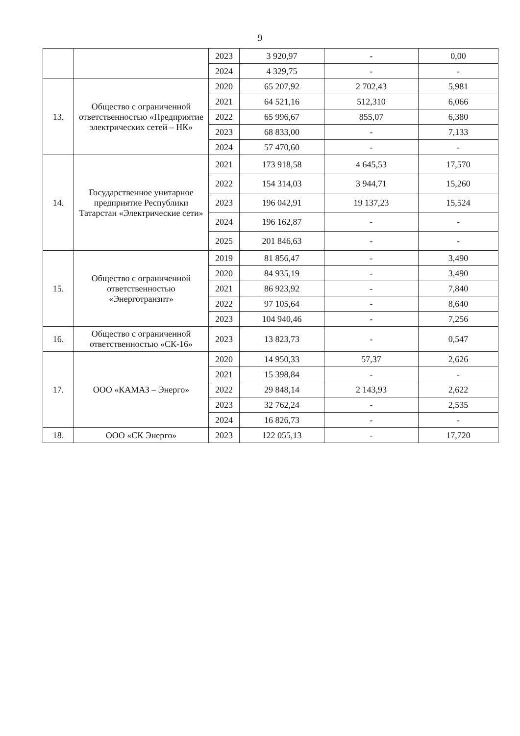9
| | | 2023 | 3 920,97 | - | 0,00 |
| | | 2024 | 4 329,75 | - | - |
| 13. | Общество с ограниченной ответственностью «Предприятие электрических сетей – НК» | 2020 | 65 207,92 | 2 702,43 | 5,981 |
| | | 2021 | 64 521,16 | 512,310 | 6,066 |
| | | 2022 | 65 996,67 | 855,07 | 6,380 |
| | | 2023 | 68 833,00 | - | 7,133 |
| | | 2024 | 57 470,60 | - | - |
| 14. | Государственное унитарное предприятие Республики Татарстан «Электрические сети» | 2021 | 173 918,58 | 4 645,53 | 17,570 |
| | | 2022 | 154 314,03 | 3 944,71 | 15,260 |
| | | 2023 | 196 042,91 | 19 137,23 | 15,524 |
| | | 2024 | 196 162,87 | - | - |
| | | 2025 | 201 846,63 | - | - |
| 15. | Общество с ограниченной ответственностью «Энерготранзит» | 2019 | 81 856,47 | - | 3,490 |
| | | 2020 | 84 935,19 | - | 3,490 |
| | | 2021 | 86 923,92 | - | 7,840 |
| | | 2022 | 97 105,64 | - | 8,640 |
| | | 2023 | 104 940,46 | - | 7,256 |
| 16. | Общество с ограниченной ответственностью «СК-16» | 2023 | 13 823,73 | - | 0,547 |
| 17. | ООО «КАМАЗ – Энерго» | 2020 | 14 950,33 | 57,37 | 2,626 |
| | | 2021 | 15 398,84 | - | - |
| | | 2022 | 29 848,14 | 2 143,93 | 2,622 |
| | | 2023 | 32 762,24 | - | 2,535 |
| | | 2024 | 16 826,73 | - | - |
| 18. | ООО «СК Энерго» | 2023 | 122 055,13 | - | 17,720 |